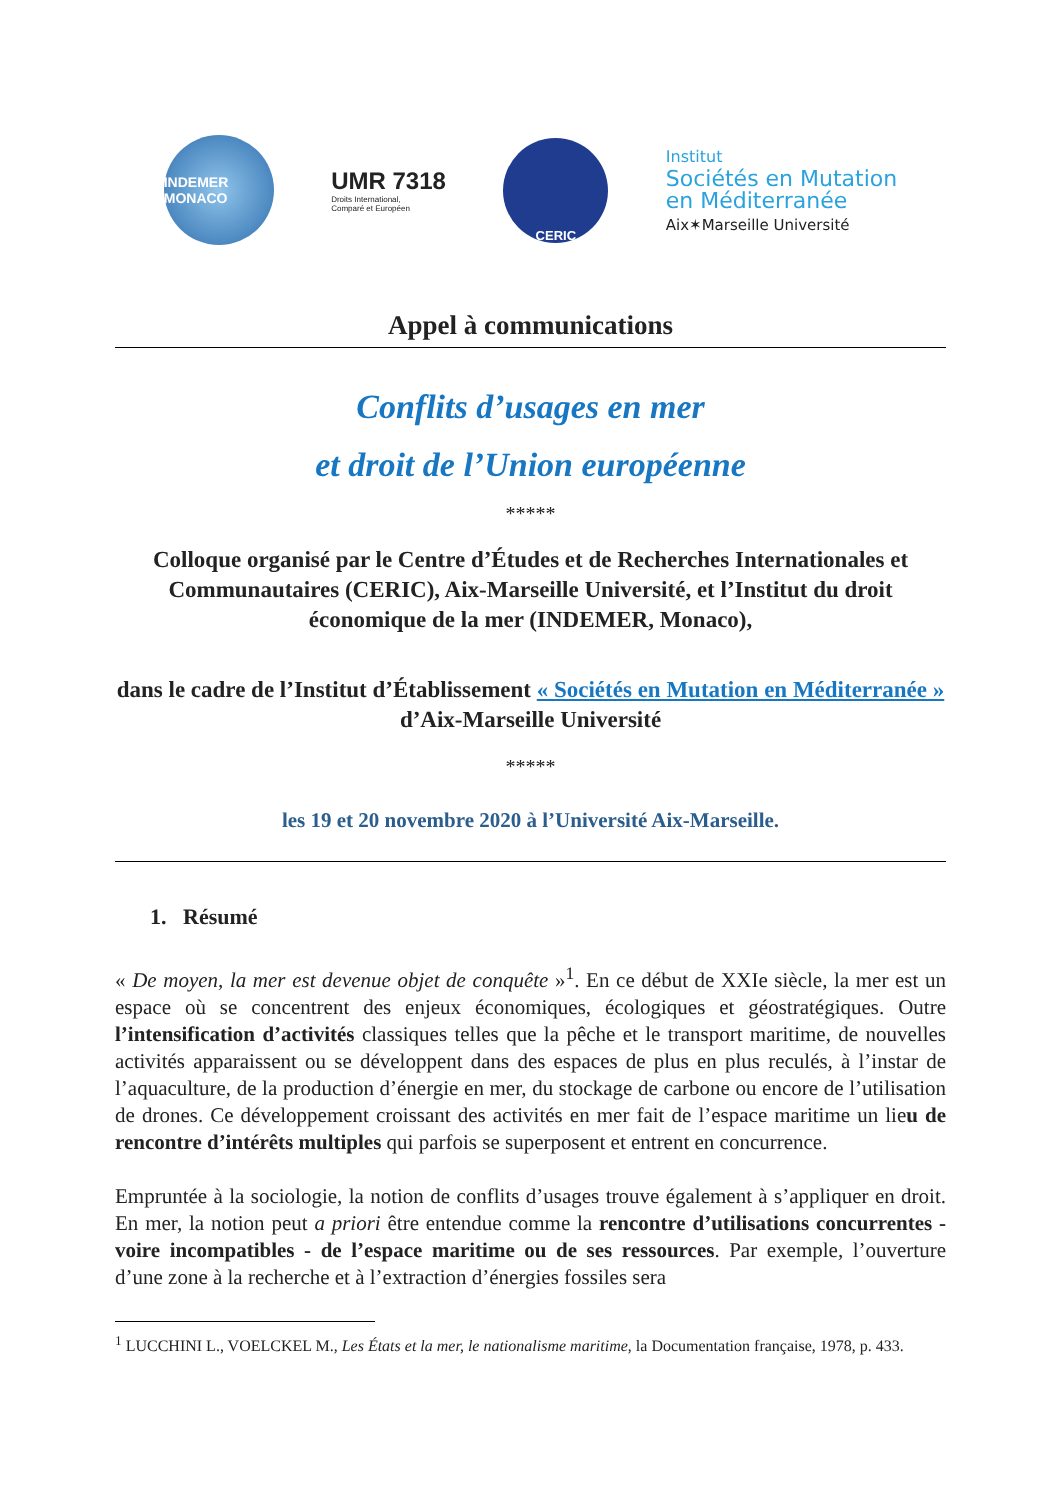INDEMER MONACO
UMR 7318
Droits International,
Comparé et Européen
CERIC
Institut
Sociétés en Mutation
en Méditerranée
Aix✶Marseille Université
Appel à communications
Conflits d’usages en mer
et droit de l’Union européenne
*****
Colloque organisé par le Centre d’Études et de Recherches Internationales et Communautaires (CERIC), Aix-Marseille Université, et l’Institut du droit économique de la mer (INDEMER, Monaco),
dans le cadre de l’Institut d’Établissement « Sociétés en Mutation en Méditerranée » d’Aix-Marseille Université
*****
les 19 et 20 novembre 2020 à l’Université Aix-Marseille.
1. Résumé
« De moyen, la mer est devenue objet de conquête »<sup>1</sup>. En ce début de XXIe siècle, la mer est un espace où se concentrent des enjeux économiques, écologiques et géostratégiques. Outre l’intensification d’activités classiques telles que la pêche et le transport maritime, de nouvelles activités apparaissent ou se développent dans des espaces de plus en plus reculés, à l’instar de l’aquaculture, de la production d’énergie en mer, du stockage de carbone ou encore de l’utilisation de drones. Ce développement croissant des activités en mer fait de l’espace maritime un lieu de rencontre d’intérêts multiples qui parfois se superposent et entrent en concurrence.
Empruntée à la sociologie, la notion de conflits d’usages trouve également à s’appliquer en droit. En mer, la notion peut a priori être entendue comme la rencontre d’utilisations concurrentes - voire incompatibles - de l’espace maritime ou de ses ressources. Par exemple, l’ouverture d’une zone à la recherche et à l’extraction d’énergies fossiles sera
<sup>1</sup> LUCCHINI L., VOELCKEL M., Les États et la mer, le nationalisme maritime, la Documentation française, 1978, p. 433.